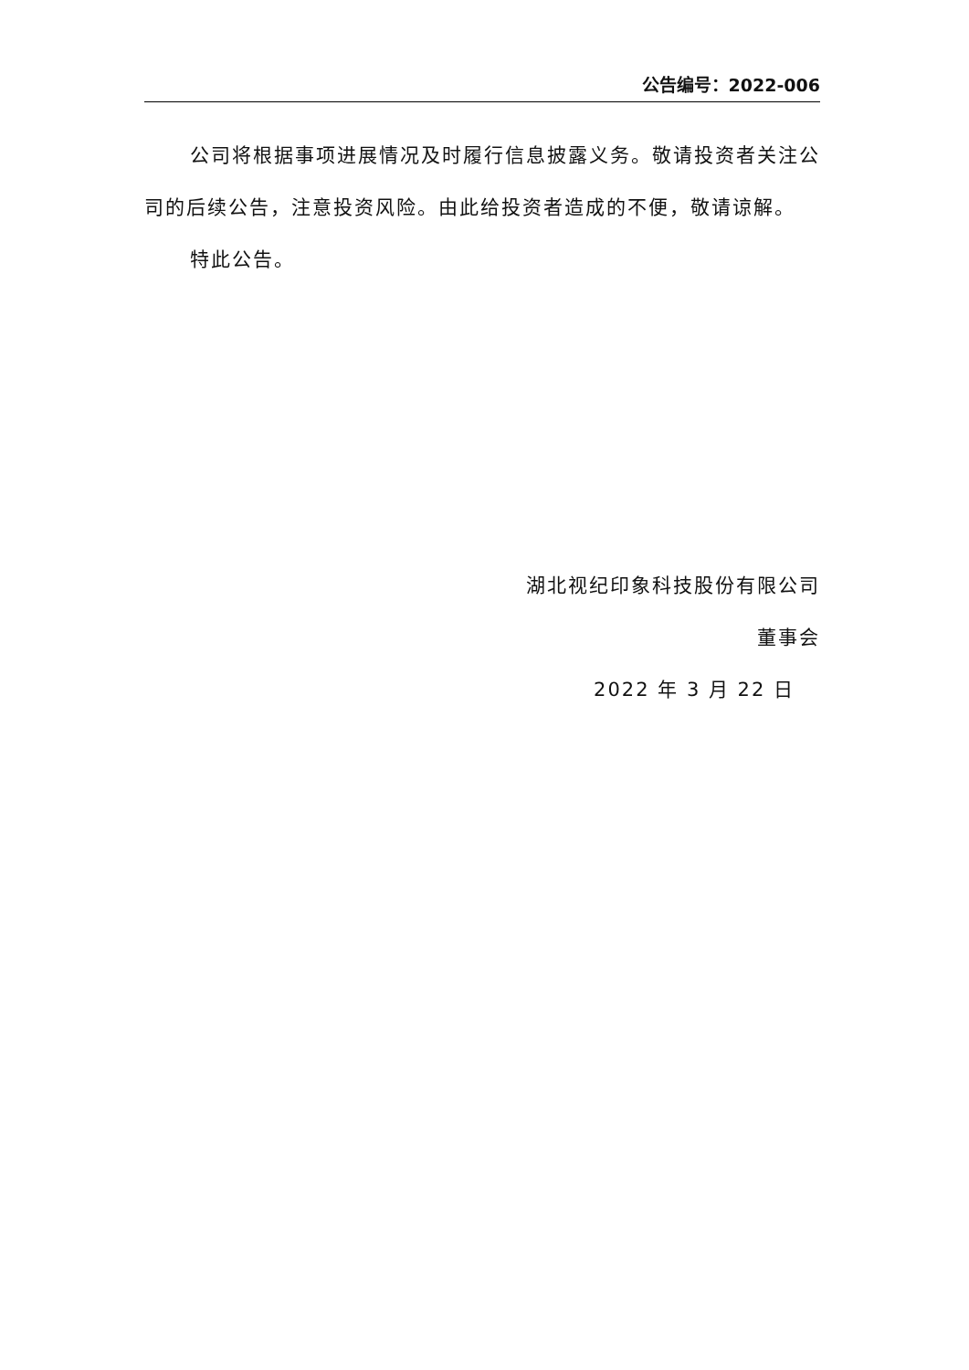公告编号：2022-006
公司将根据事项进展情况及时履行信息披露义务。敬请投资者关注公司的后续公告，注意投资风险。由此给投资者造成的不便，敬请谅解。
特此公告。
湖北视纪印象科技股份有限公司
董事会
2022 年 3 月 22 日